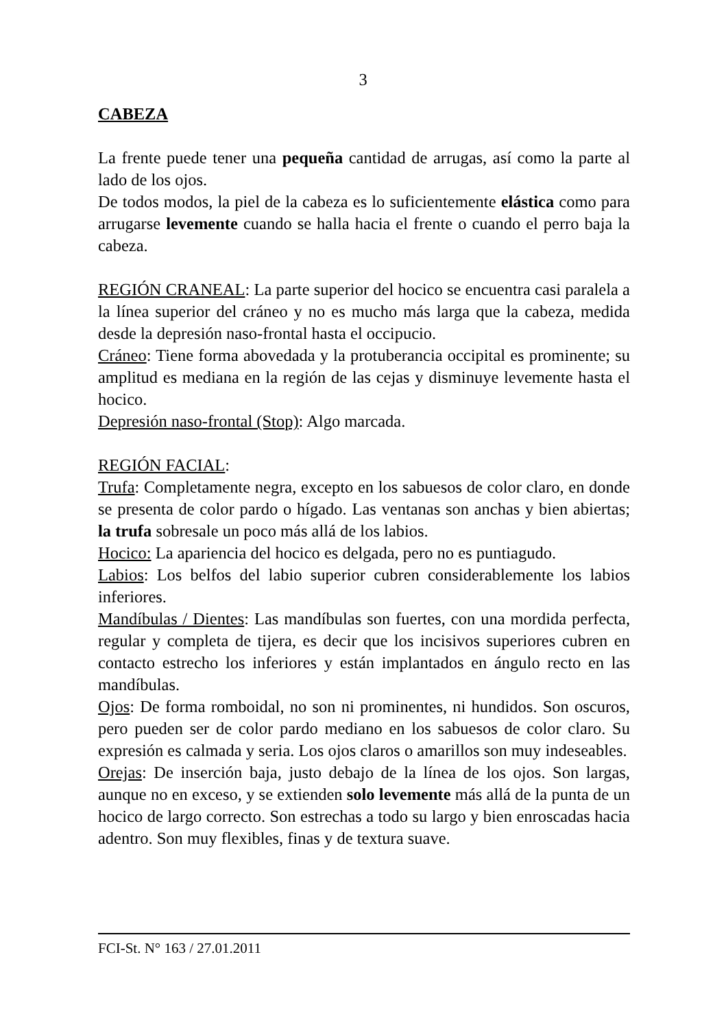3
CABEZA
La frente puede tener una pequeña cantidad de arrugas, así como la parte al lado de los ojos.
De todos modos, la piel de la cabeza es lo suficientemente elástica como para arrugarse levemente cuando se halla hacia el frente o cuando el perro baja la cabeza.
REGIÓN CRANEAL: La parte superior del hocico se encuentra casi paralela a la línea superior del cráneo y no es mucho más larga que la cabeza, medida desde la depresión naso-frontal hasta el occipucio.
Cráneo: Tiene forma abovedada y la protuberancia occipital es prominente; su amplitud es mediana en la región de las cejas y disminuye levemente hasta el hocico.
Depresión naso-frontal (Stop): Algo marcada.
REGIÓN FACIAL:
Trufa: Completamente negra, excepto en los sabuesos de color claro, en donde se presenta de color pardo o hígado. Las ventanas son anchas y bien abiertas; la trufa sobresale un poco más allá de los labios.
Hocico: La apariencia del hocico es delgada, pero no es puntiagudo.
Labios: Los belfos del labio superior cubren considerablemente los labios inferiores.
Mandíbulas / Dientes: Las mandíbulas son fuertes, con una mordida perfecta, regular y completa de tijera, es decir que los incisivos superiores cubren en contacto estrecho los inferiores y están implantados en ángulo recto en las mandíbulas.
Ojos: De forma romboidal, no son ni prominentes, ni hundidos. Son oscuros, pero pueden ser de color pardo mediano en los sabuesos de color claro. Su expresión es calmada y seria. Los ojos claros o amarillos son muy indeseables.
Orejas: De inserción baja, justo debajo de la línea de los ojos. Son largas, aunque no en exceso, y se extienden solo levemente más allá de la punta de un hocico de largo correcto. Son estrechas a todo su largo y bien enroscadas hacia adentro. Son muy flexibles, finas y de textura suave.
FCI-St. N° 163 / 27.01.2011